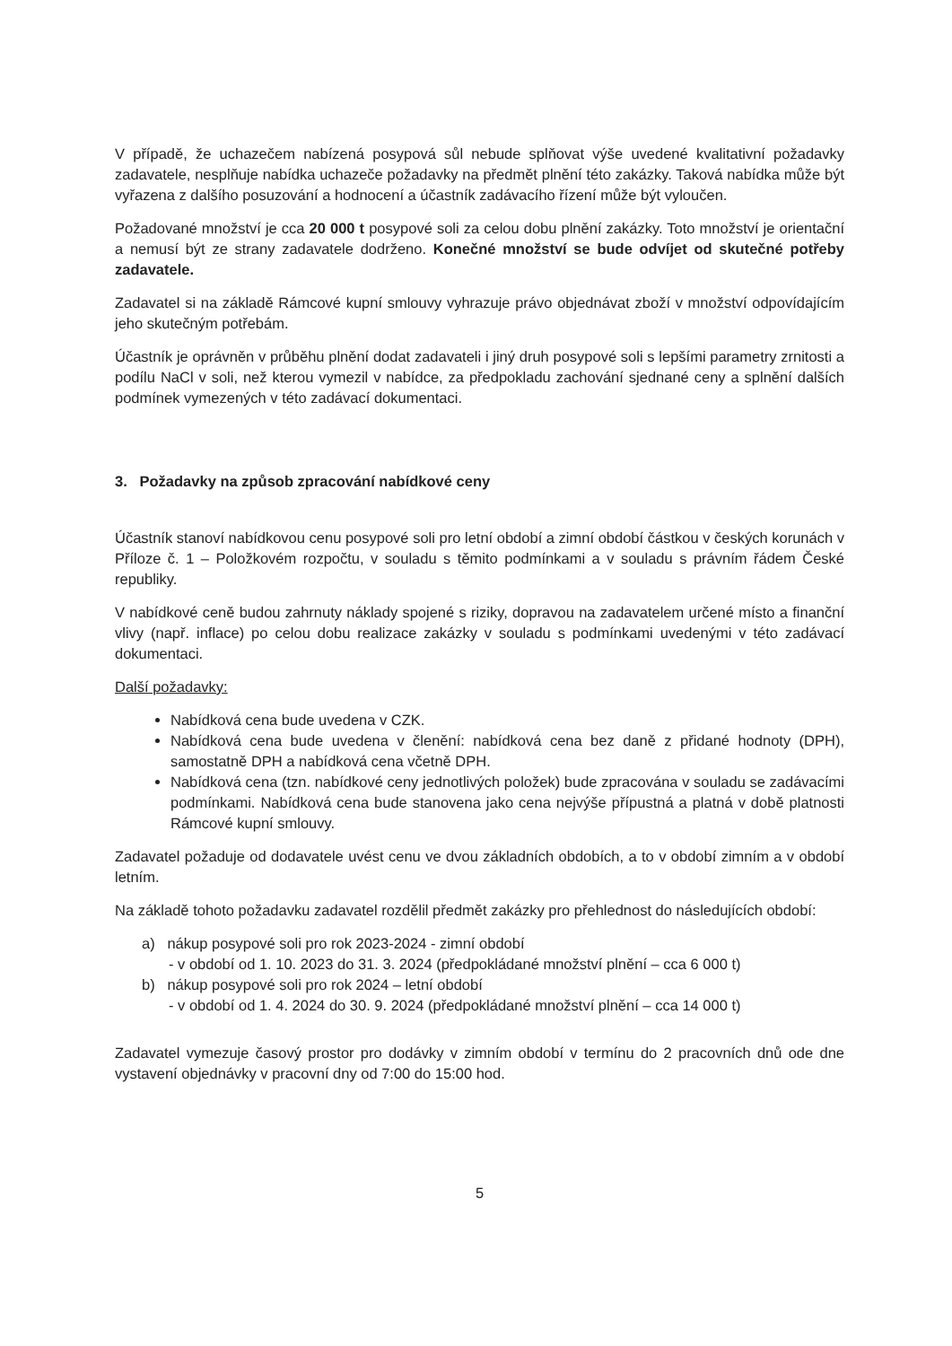V případě, že uchazečem nabízená posypová sůl nebude splňovat výše uvedené kvalitativní požadavky zadavatele, nesplňuje nabídka uchazeče požadavky na předmět plnění této zakázky. Taková nabídka může být vyřazena z dalšího posuzování a hodnocení a účastník zadávacího řízení může být vyloučen.
Požadované množství je cca 20 000 t posypové soli za celou dobu plnění zakázky. Toto množství je orientační a nemusí být ze strany zadavatele dodrženo. Konečné množství se bude odvíjet od skutečné potřeby zadavatele.
Zadavatel si na základě Rámcové kupní smlouvy vyhrazuje právo objednávat zboží v množství odpovídajícím jeho skutečným potřebám.
Účastník je oprávněn v průběhu plnění dodat zadavateli i jiný druh posypové soli s lepšími parametry zrnitosti a podílu NaCl v soli, než kterou vymezil v nabídce, za předpokladu zachování sjednané ceny a splnění dalších podmínek vymezených v této zadávací dokumentaci.
3. Požadavky na způsob zpracování nabídkové ceny
Účastník stanoví nabídkovou cenu posypové soli pro letní období a zimní období částkou v českých korunách v Příloze č. 1 – Položkovém rozpočtu, v souladu s těmito podmínkami a v souladu s právním řádem České republiky.
V nabídkové ceně budou zahrnuty náklady spojené s riziky, dopravou na zadavatelem určené místo a finanční vlivy (např. inflace) po celou dobu realizace zakázky v souladu s podmínkami uvedenými v této zadávací dokumentaci.
Další požadavky:
Nabídková cena bude uvedena v CZK.
Nabídková cena bude uvedena v členění: nabídková cena bez daně z přidané hodnoty (DPH), samostatně DPH a nabídková cena včetně DPH.
Nabídková cena (tzn. nabídkové ceny jednotlivých položek) bude zpracována v souladu se zadávacími podmínkami. Nabídková cena bude stanovena jako cena nejvýše přípustná a platná v době platnosti Rámcové kupní smlouvy.
Zadavatel požaduje od dodavatele uvést cenu ve dvou základních obdobích, a to v období zimním a v období letním.
Na základě tohoto požadavku zadavatel rozdělil předmět zakázky pro přehlednost do následujících období:
a) nákup posypové soli pro rok 2023-2024 - zimní období
- v období od 1. 10. 2023 do 31. 3. 2024 (předpokládané množství plnění – cca 6 000 t)
b) nákup posypové soli pro rok 2024 – letní období
- v období od 1. 4. 2024 do 30. 9. 2024 (předpokládané množství plnění – cca 14 000 t)
Zadavatel vymezuje časový prostor pro dodávky v zimním období v termínu do 2 pracovních dnů ode dne vystavení objednávky v pracovní dny od 7:00 do 15:00 hod.
5